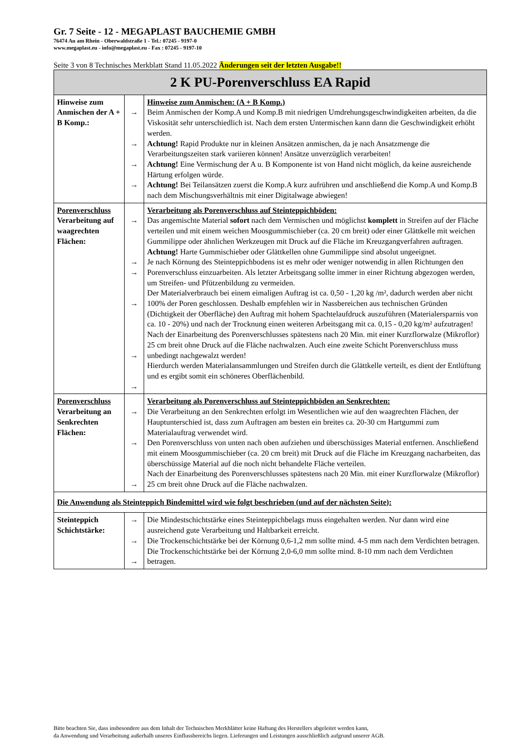Gr. 7 Seite - 12 - MEGAPLAST BAUCHEMIE GMBH
76474 Au am Rhein - Oberwaldstraße 1 - Tel.: 07245 - 9197-0
www.megaplast.eu - info@megaplast.eu - Fax : 07245 - 9197-10
Seite 3 von 8 Technisches Merkblatt Stand 11.05.2022 Änderungen seit der letzten Ausgabe!!
| 2 K PU-Porenverschluss EA Rapid | | |
| Hinweise zum Anmischen der A + B Komp.: | → → → → | Hinweise zum Anmischen: (A + B Komp.) Beim Anmischen der Komp.A und Komp.B mit niedrigen Umdrehungsgeschwindigkeiten arbeiten, da die Viskosität sehr unterschiedlich ist. Nach dem ersten Untermischen kann dann die Geschwindigkeit erhöht werden. Achtung! Rapid Produkte nur in kleinen Ansätzen anmischen, da je nach Ansatzmenge die Verarbeitungszeiten stark variieren können! Ansätze unverzüglich verarbeiten! Achtung! Eine Vermischung der A u. B Komponente ist von Hand nicht möglich, da keine ausreichende Härtung erfolgen würde. Achtung! Bei Teilansätzen zuerst die Komp.A kurz aufrühren und anschließend die Komp.A und Komp.B nach dem Mischungsverhältnis mit einer Digitalwage abwiegen! |
| Porenverschluss Verarbeitung auf waagrechten Flächen: | → → → → → → | Verarbeitung als Porenverschluss auf Steinteppichböden: Das angemischte Material sofort nach dem Vermischen und möglichst komplett in Streifen auf der Fläche verteilen und mit einem weichen Moosgummischieber (ca. 20 cm breit) oder einer Glättkelle mit weichen Gummilippe oder ähnlichen Werkzeugen mit Druck auf die Fläche im Kreuzgangverfahren auftragen. Achtung! Harte Gummischieber oder Glättkellen ohne Gummilippe sind absolut ungeeignet. Je nach Körnung des Steinteppichbodens ist es mehr oder weniger notwendig in allen Richtungen den Porenverschluss einzuarbeiten. Als letzter Arbeitsgang sollte immer in einer Richtung abgezogen werden, um Streifen- und Pfützenbildung zu vermeiden. Der Materialverbrauch bei einem eimaligen Auftrag ist ca. 0,50 - 1,20 kg /m², dadurch werden aber nicht 100% der Poren geschlossen. Deshalb empfehlen wir in Nassbereichen aus technischen Gründen (Dichtigkeit der Oberfläche) den Auftrag mit hohem Spachtelaufdruck auszuführen (Materialersparnis von ca. 10 - 20%) und nach der Trocknung einen weiteren Arbeitsgang mit ca. 0,15 - 0,20 kg/m² aufzutragen! Nach der Einarbeitung des Porenverschlusses spätestens nach 20 Min. mit einer Kurzflorwalze (Mikroflor) 25 cm breit ohne Druck auf die Fläche nachwalzen. Auch eine zweite Schicht Porenverschluss muss unbedingt nachgewalzt werden! Hierdurch werden Materialansammlungen und Streifen durch die Glättkelle verteilt, es dient der Entlüftung und es ergibt somit ein schöneres Oberflächenbild. |
| Porenverschluss Verarbeitung an Senkrechten Flächen: | → → → | Verarbeitung als Porenverschluss auf Steinteppichböden an Senkrechten: Die Verarbeitung an den Senkrechten erfolgt im Wesentlichen wie auf den waagrechten Flächen, der Hauptunterschied ist, dass zum Auftragen am besten ein breites ca. 20-30 cm Hartgummi zum Materialauftrag verwendet wird. Den Porenverschluss von unten nach oben aufziehen und überschüssiges Material entfernen. Anschließend mit einem Moosgummischieber (ca. 20 cm breit) mit Druck auf die Fläche im Kreuzgang nacharbeiten, das überschüssige Material auf die noch nicht behandelte Fläche verteilen. Nach der Einarbeitung des Porenverschlusses spätestens nach 20 Min. mit einer Kurzflorwalze (Mikroflor) 25 cm breit ohne Druck auf die Fläche nachwalzen. |
| Die Anwendung als Steinteppich Bindemittel wird wie folgt beschrieben (und auf der nächsten Seite): | | |
| Steinteppich Schichtstärke: | → → → | Die Mindestschichtstärke eines Steinteppichbelags muss eingehalten werden. Nur dann wird eine ausreichend gute Verarbeitung und Haltbarkeit erreicht. Die Trockenschichtstärke bei der Körnung 0,6-1,2 mm sollte mind. 4-5 mm nach dem Verdichten betragen. Die Trockenschichtstärke bei der Körnung 2,0-6,0 mm sollte mind. 8-10 mm nach dem Verdichten betragen. |
Bitte beachten Sie, dass insbesondere aus dem Inhalt der Technischen Merkblätter keine Haftung des Herstellers abgeleitet werden kann,
da Anwendung und Verarbeitung außerhalb unseres Einflussbereichs liegen. Lieferungen und Leistungen ausschließlich aufgrund unserer AGB.